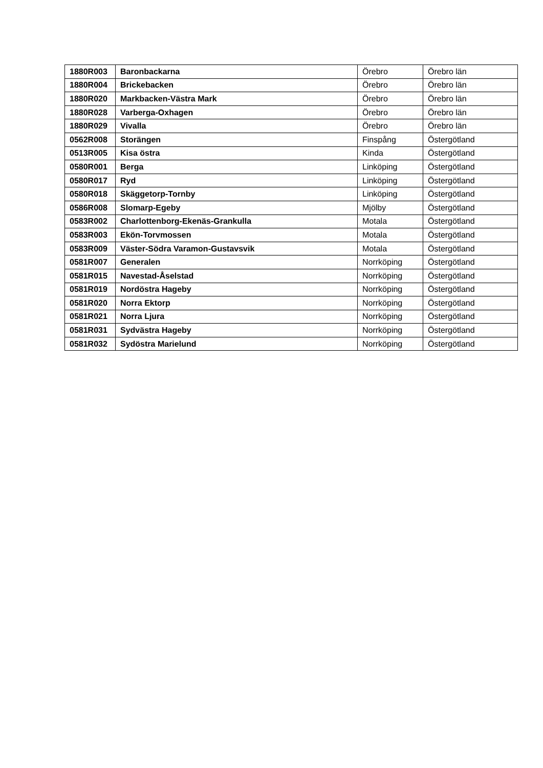| 1880R003 | Baronbackarna | Örebro | Örebro län |
| 1880R004 | Brickebacken | Örebro | Örebro län |
| 1880R020 | Markbacken-Västra Mark | Örebro | Örebro län |
| 1880R028 | Varberga-Oxhagen | Örebro | Örebro län |
| 1880R029 | Vivalla | Örebro | Örebro län |
| 0562R008 | Storängen | Finspång | Östergötland |
| 0513R005 | Kisa östra | Kinda | Östergötland |
| 0580R001 | Berga | Linköping | Östergötland |
| 0580R017 | Ryd | Linköping | Östergötland |
| 0580R018 | Skäggetorp-Tornby | Linköping | Östergötland |
| 0586R008 | Slomarp-Egeby | Mjölby | Östergötland |
| 0583R002 | Charlottenborg-Ekenäs-Grankulla | Motala | Östergötland |
| 0583R003 | Ekön-Torvmossen | Motala | Östergötland |
| 0583R009 | Väster-Södra Varamon-Gustavsvik | Motala | Östergötland |
| 0581R007 | Generalen | Norrköping | Östergötland |
| 0581R015 | Navestad-Åselstad | Norrköping | Östergötland |
| 0581R019 | Nordöstra Hageby | Norrköping | Östergötland |
| 0581R020 | Norra Ektorp | Norrköping | Östergötland |
| 0581R021 | Norra Ljura | Norrköping | Östergötland |
| 0581R031 | Sydvästra Hageby | Norrköping | Östergötland |
| 0581R032 | Sydöstra Marielund | Norrköping | Östergötland |